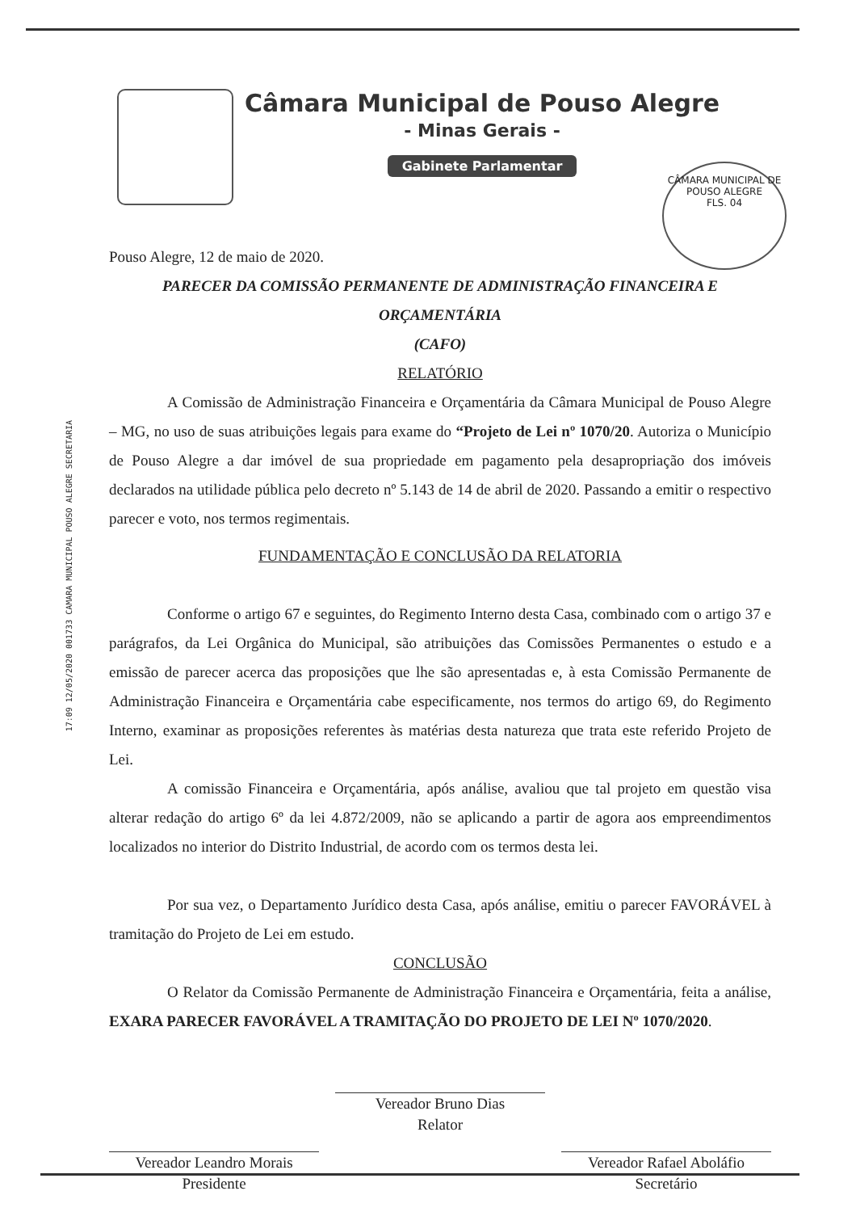Câmara Municipal de Pouso Alegre
- Minas Gerais -
Gabinete Parlamentar
CÂMARA MUNICIPAL DE POUSO ALEGRE
FLS. 04
17:09 12/05/2020 001733 CAMARA MUNICIPAL POUSO ALEGRE SECRETARIA
Pouso Alegre, 12 de maio de 2020.
PARECER DA COMISSÃO PERMANENTE DE ADMINISTRAÇÃO FINANCEIRA E ORÇAMENTÁRIA
(CAFO)
RELATÓRIO
A Comissão de Administração Financeira e Orçamentária da Câmara Municipal de Pouso Alegre – MG, no uso de suas atribuições legais para exame do “Projeto de Lei nº 1070/20. Autoriza o Município de Pouso Alegre a dar imóvel de sua propriedade em pagamento pela desapropriação dos imóveis declarados na utilidade pública pelo decreto nº 5.143 de 14 de abril de 2020. Passando a emitir o respectivo parecer e voto, nos termos regimentais.
FUNDAMENTAÇÃO E CONCLUSÃO DA RELATORIA
Conforme o artigo 67 e seguintes, do Regimento Interno desta Casa, combinado com o artigo 37 e parágrafos, da Lei Orgânica do Municipal, são atribuições das Comissões Permanentes o estudo e a emissão de parecer acerca das proposições que lhe são apresentadas e, à esta Comissão Permanente de Administração Financeira e Orçamentária cabe especificamente, nos termos do artigo 69, do Regimento Interno, examinar as proposições referentes às matérias desta natureza que trata este referido Projeto de Lei.
A comissão Financeira e Orçamentária, após análise, avaliou que tal projeto em questão visa alterar redação do artigo 6º da lei 4.872/2009, não se aplicando a partir de agora aos empreendimentos localizados no interior do Distrito Industrial, de acordo com os termos desta lei.
Por sua vez, o Departamento Jurídico desta Casa, após análise, emitiu o parecer FAVORÁVEL à tramitação do Projeto de Lei em estudo.
CONCLUSÃO
O Relator da Comissão Permanente de Administração Financeira e Orçamentária, feita a análise, EXARA PARECER FAVORÁVEL A TRAMITAÇÃO DO PROJETO DE LEI Nº 1070/2020.
Vereador Bruno Dias
Relator
Vereador Leandro Morais
Presidente
Vereador Rafael Aboláfio
Secretário